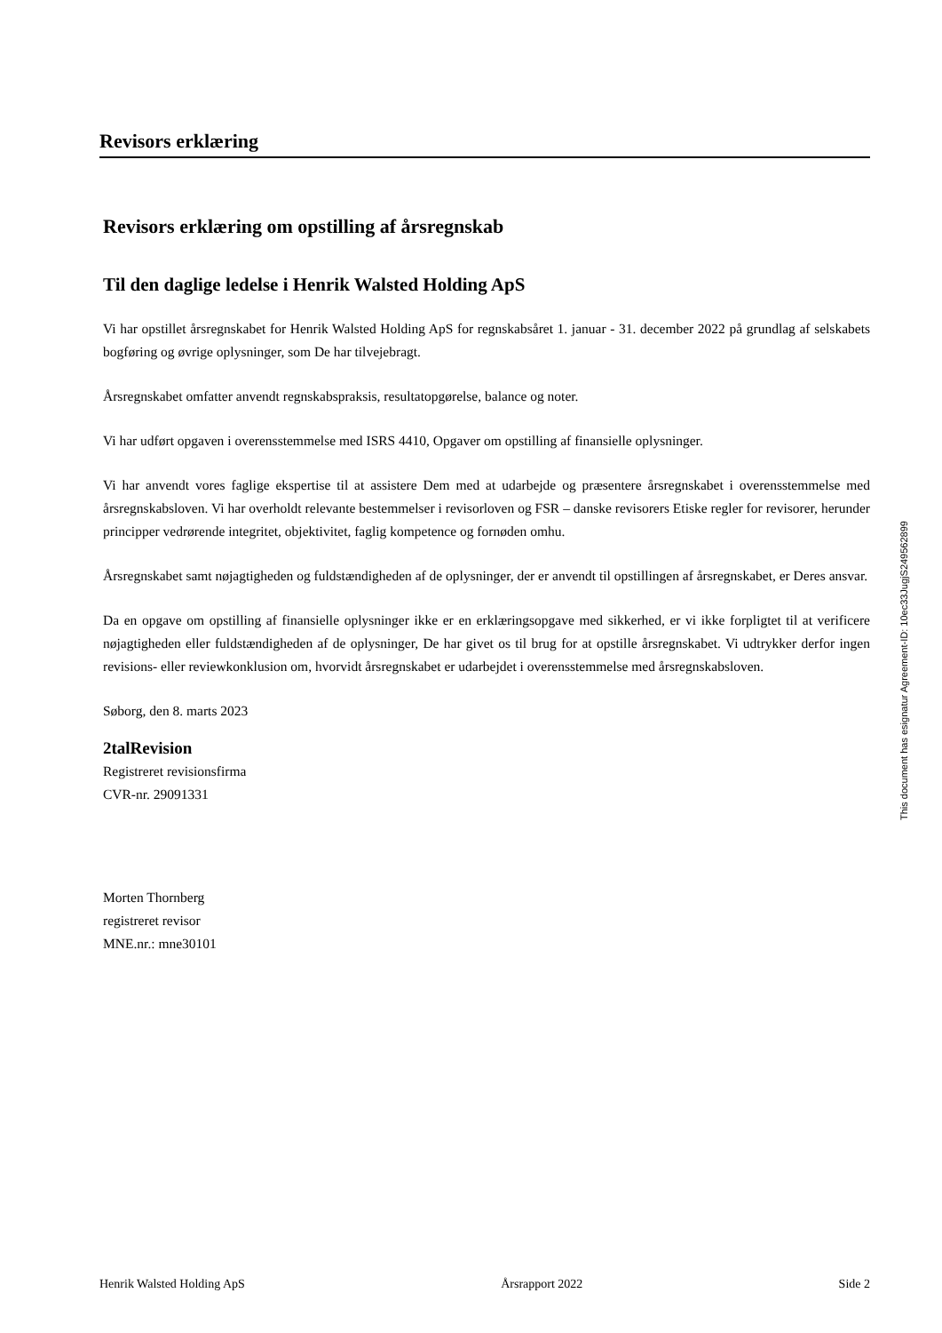Revisors erklæring
Revisors erklæring om opstilling af årsregnskab
Til den daglige ledelse i Henrik Walsted Holding ApS
Vi har opstillet årsregnskabet for Henrik Walsted Holding ApS for regnskabsåret 1. januar - 31. december 2022 på grundlag af selskabets bogføring og øvrige oplysninger, som De har tilvejebragt.
Årsregnskabet omfatter anvendt regnskabspraksis, resultatopgørelse, balance og noter.
Vi har udført opgaven i overensstemmelse med ISRS 4410, Opgaver om opstilling af finansielle oplysninger.
Vi har anvendt vores faglige ekspertise til at assistere Dem med at udarbejde og præsentere årsregnskabet i overensstemmelse med årsregnskabsloven. Vi har overholdt relevante bestemmelser i revisorloven og FSR – danske revisorers Etiske regler for revisorer, herunder principper vedrørende integritet, objektivitet, faglig kompetence og fornøden omhu.
Årsregnskabet samt nøjagtigheden og fuldstændigheden af de oplysninger, der er anvendt til opstillingen af årsregnskabet, er Deres ansvar.
Da en opgave om opstilling af finansielle oplysninger ikke er en erklæringsopgave med sikkerhed, er vi ikke forpligtet til at verificere nøjagtigheden eller fuldstændigheden af de oplysninger, De har givet os til brug for at opstille årsregnskabet. Vi udtrykker derfor ingen revisions- eller reviewkonklusion om, hvorvidt årsregnskabet er udarbejdet i overensstemmelse med årsregnskabsloven.
Søborg, den 8. marts 2023
2talRevision
Registreret revisionsfirma
CVR-nr. 29091331
Morten Thornberg
registreret revisor
MNE.nr.: mne30101
This document has esignatur Agreement-ID: 10ec33JugjS249562899
Henrik Walsted Holding ApS Årsrapport 2022 Side 2